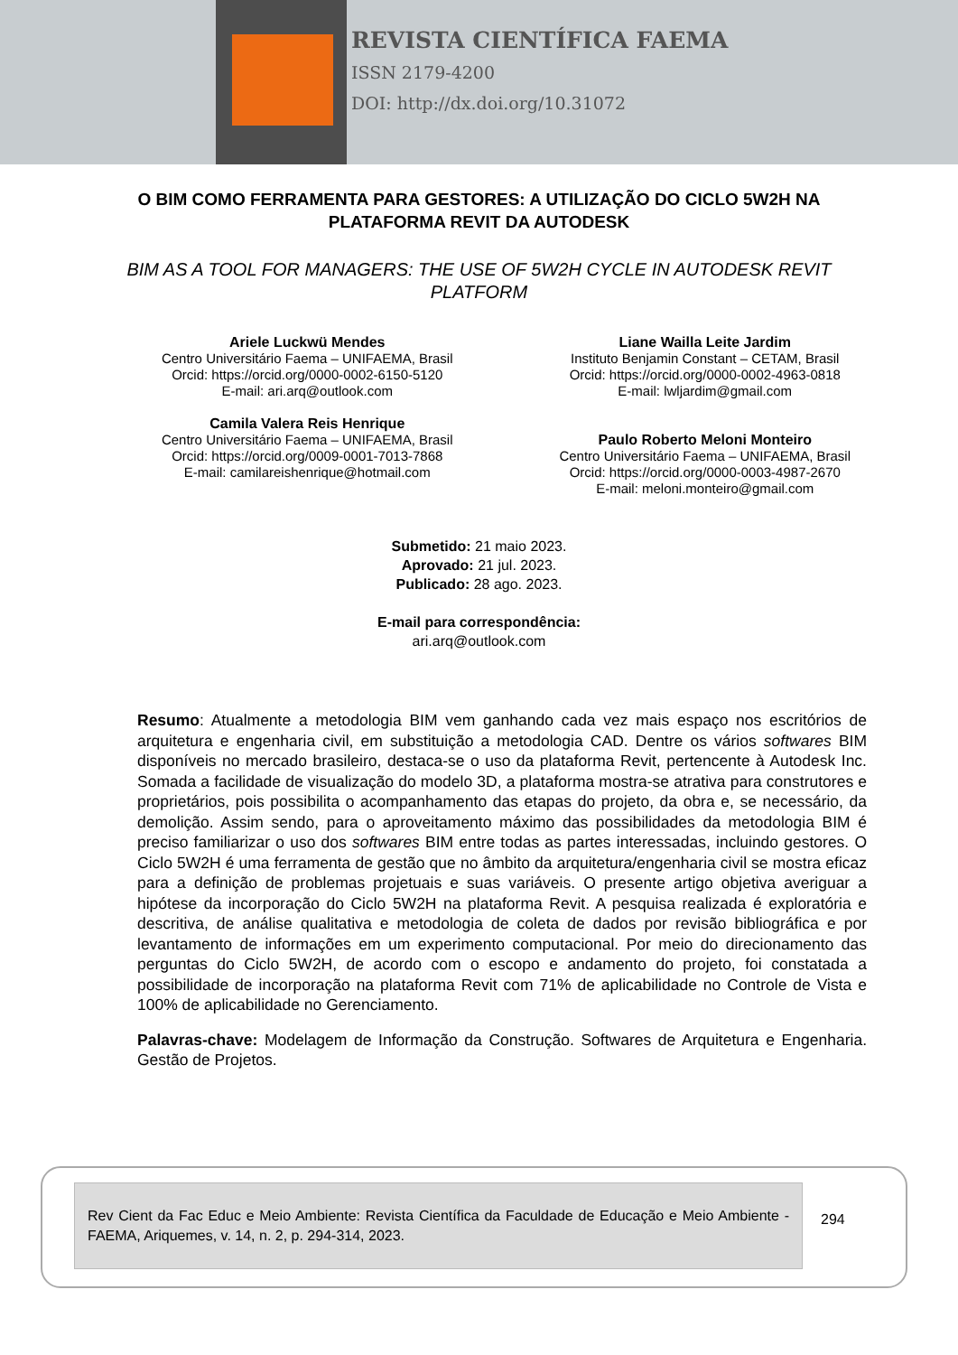REVISTA CIENTÍFICA FAEMA
ISSN 2179-4200
DOI: http://dx.doi.org/10.31072
O BIM COMO FERRAMENTA PARA GESTORES: A UTILIZAÇÃO DO CICLO 5W2H NA PLATAFORMA REVIT DA AUTODESK
BIM AS A TOOL FOR MANAGERS: THE USE OF 5W2H CYCLE IN AUTODESK REVIT PLATFORM
Ariele Luckwü Mendes
Centro Universitário Faema – UNIFAEMA, Brasil
Orcid: https://orcid.org/0000-0002-6150-5120
E-mail: ari.arq@outlook.com
Camila Valera Reis Henrique
Centro Universitário Faema – UNIFAEMA, Brasil
Orcid: https://orcid.org/0009-0001-7013-7868
E-mail: camilareishenrique@hotmail.com
Liane Wailla Leite Jardim
Instituto Benjamin Constant – CETAM, Brasil
Orcid: https://orcid.org/0000-0002-4963-0818
E-mail: lwljardim@gmail.com
Paulo Roberto Meloni Monteiro
Centro Universitário Faema – UNIFAEMA, Brasil
Orcid: https://orcid.org/0000-0003-4987-2670
E-mail: meloni.monteiro@gmail.com
Submetido: 21 maio 2023.
Aprovado: 21 jul. 2023.
Publicado: 28 ago. 2023.
E-mail para correspondência:
ari.arq@outlook.com
Resumo: Atualmente a metodologia BIM vem ganhando cada vez mais espaço nos escritórios de arquitetura e engenharia civil, em substituição a metodologia CAD. Dentre os vários softwares BIM disponíveis no mercado brasileiro, destaca-se o uso da plataforma Revit, pertencente à Autodesk Inc. Somada a facilidade de visualização do modelo 3D, a plataforma mostra-se atrativa para construtores e proprietários, pois possibilita o acompanhamento das etapas do projeto, da obra e, se necessário, da demolição. Assim sendo, para o aproveitamento máximo das possibilidades da metodologia BIM é preciso familiarizar o uso dos softwares BIM entre todas as partes interessadas, incluindo gestores. O Ciclo 5W2H é uma ferramenta de gestão que no âmbito da arquitetura/engenharia civil se mostra eficaz para a definição de problemas projetuais e suas variáveis. O presente artigo objetiva averiguar a hipótese da incorporação do Ciclo 5W2H na plataforma Revit. A pesquisa realizada é exploratória e descritiva, de análise qualitativa e metodologia de coleta de dados por revisão bibliográfica e por levantamento de informações em um experimento computacional. Por meio do direcionamento das perguntas do Ciclo 5W2H, de acordo com o escopo e andamento do projeto, foi constatada a possibilidade de incorporação na plataforma Revit com 71% de aplicabilidade no Controle de Vista e 100% de aplicabilidade no Gerenciamento.
Palavras-chave: Modelagem de Informação da Construção. Softwares de Arquitetura e Engenharia. Gestão de Projetos.
Rev Cient da Fac Educ e Meio Ambiente: Revista Científica da Faculdade de Educação e Meio Ambiente - FAEMA, Ariquemes, v. 14, n. 2, p. 294-314, 2023.
294